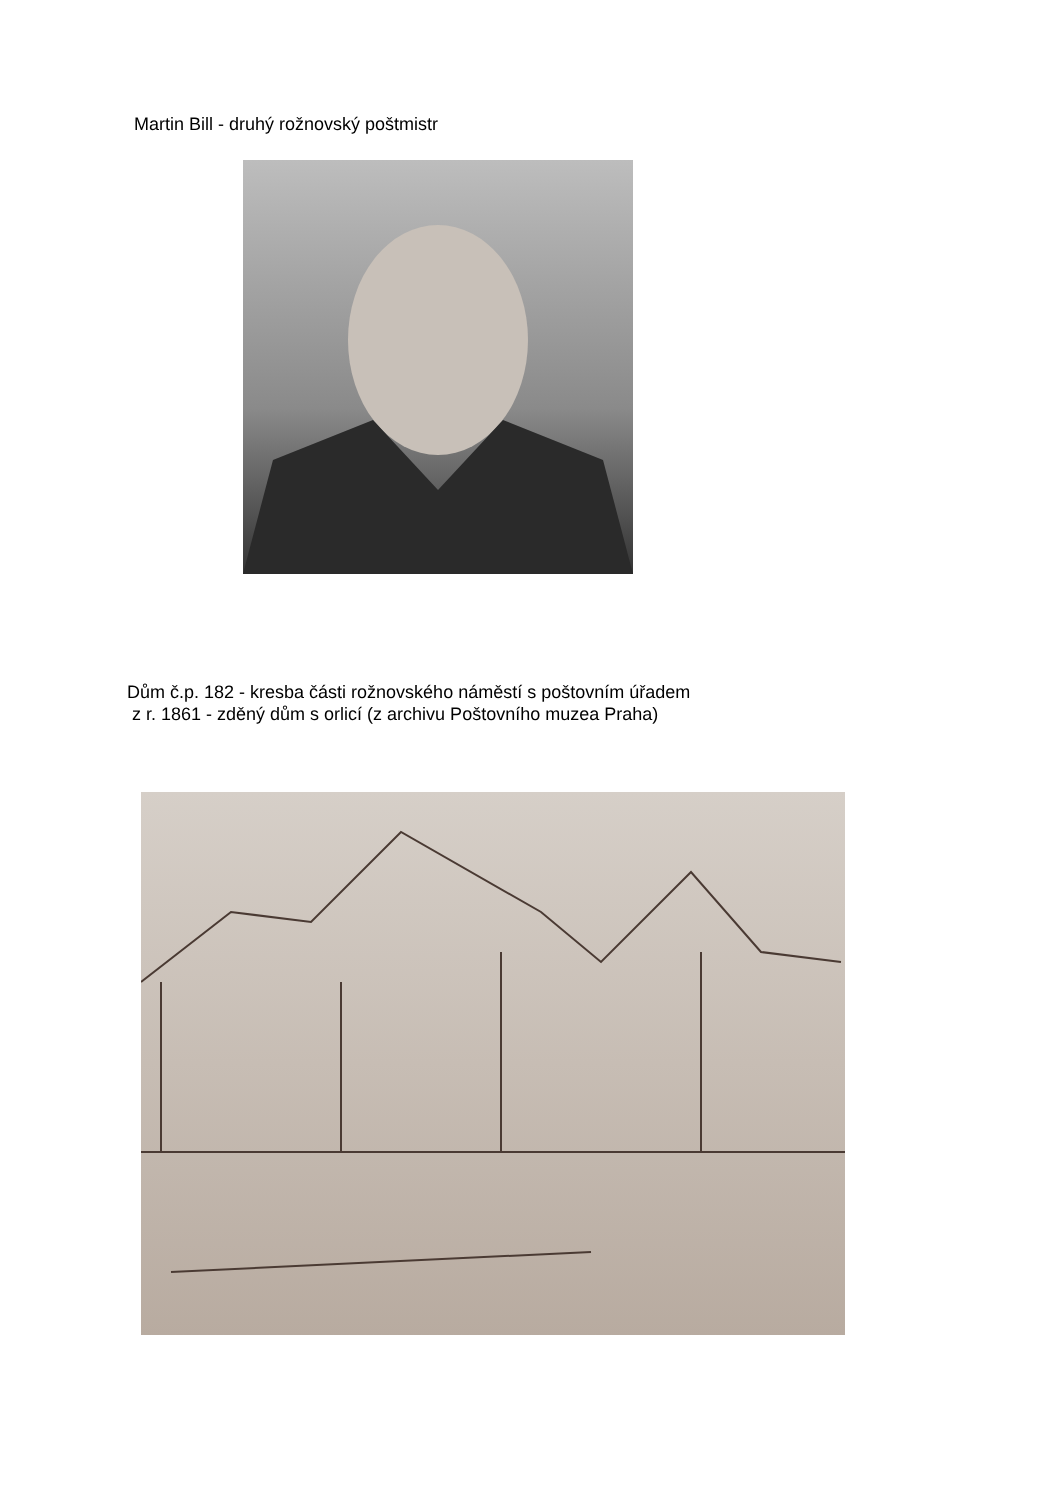Martin Bill - druhý rožnovský poštmistr
Dům č.p. 182 - kresba části rožnovského náměstí s poštovním úřadem
z r. 1861 - zděný dům s orlicí (z archivu Poštovního muzea Praha)